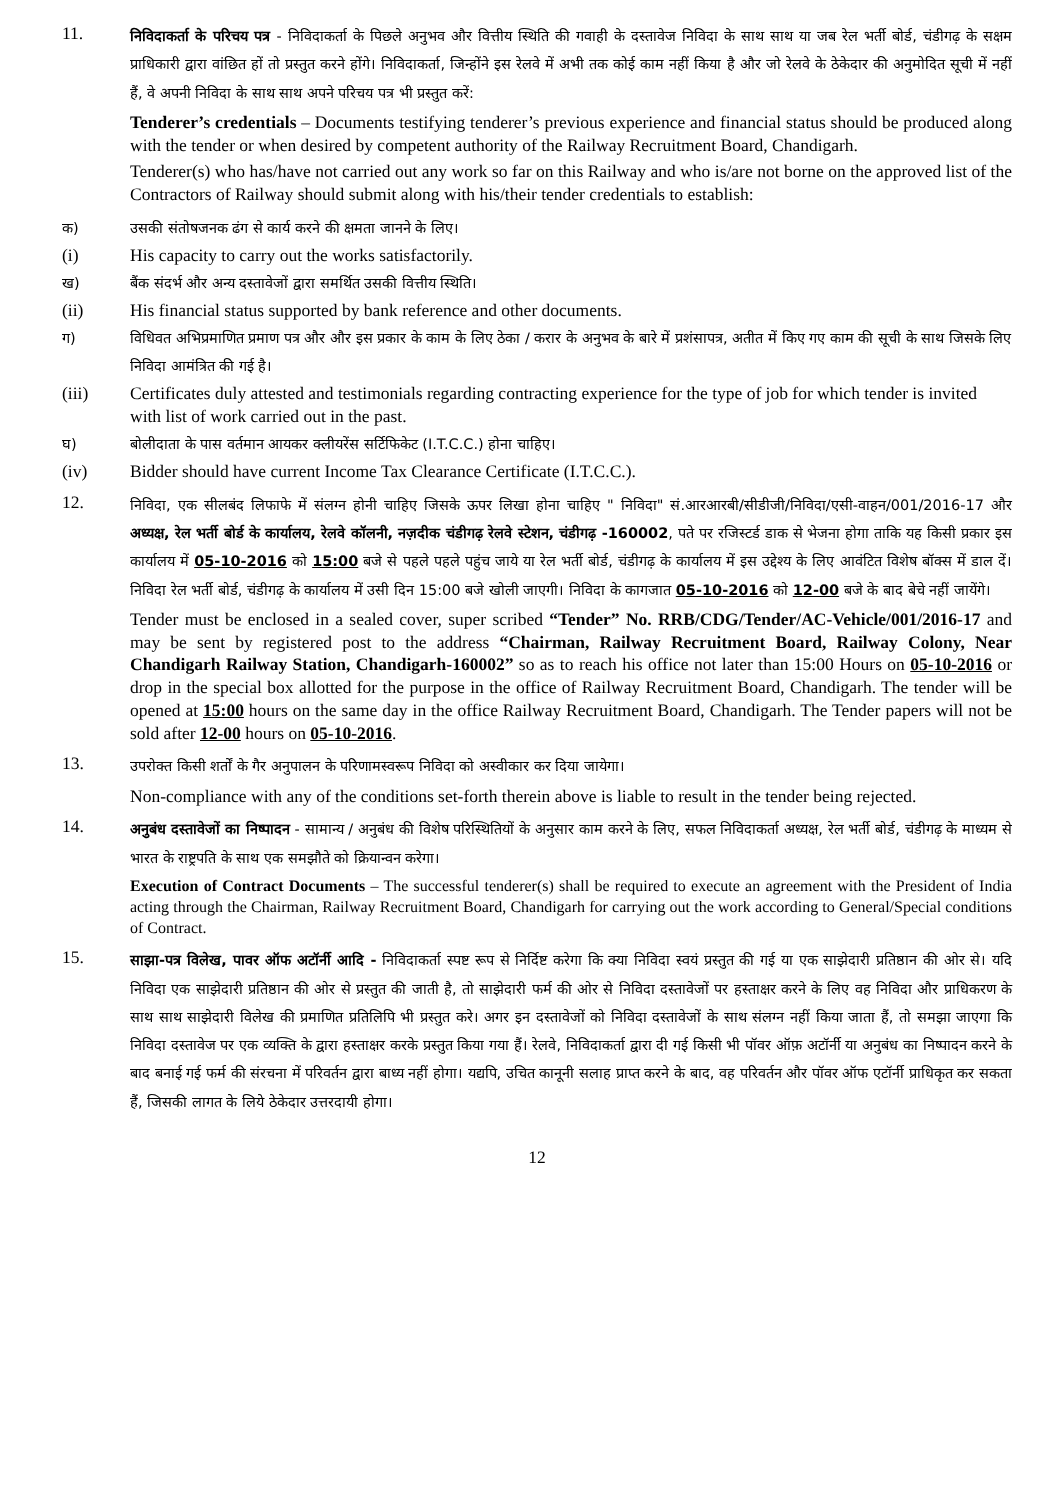11.
निविदाकर्ता के परिचय पत्र - निविदाकर्ता के पिछले अनुभव और वित्तीय स्थिति की गवाही के दस्तावेज निविदा के साथ साथ या जब रेल भर्ती बोर्ड, चंडीगढ़ के सक्षम प्राधिकारी द्वारा वांछित हों तो प्रस्तुत करने होंगे। निविदाकर्ता, जिन्होंने इस रेलवे में अभी तक कोई काम नहीं किया है और जो रेलवे के ठेकेदार की अनुमोदित सूची में नहीं हैं, वे अपनी निविदा के साथ साथ अपने परिचय पत्र भी प्रस्तुत करें:
Tenderer’s credentials – Documents testifying tenderer’s previous experience and financial status should be produced along with the tender or when desired by competent authority of the Railway Recruitment Board, Chandigarh.
Tenderer(s) who has/have not carried out any work so far on this Railway and who is/are not borne on the approved list of the Contractors of Railway should submit along with his/their tender credentials to establish:
क) उसकी संतोषजनक ढंग से कार्य करने की क्षमता जानने के लिए।
(i) His capacity to carry out the works satisfactorily.
ख) बैंक संदर्भ और अन्य दस्तावेजों द्वारा समर्थित उसकी वित्तीय स्थिति।
(ii) His financial status supported by bank reference and other documents.
ग) विधिवत अभिप्रमाणित प्रमाण पत्र और और इस प्रकार के काम के लिए ठेका / करार के अनुभव के बारे में प्रशंसापत्र, अतीत में किए गए काम की सूची के साथ जिसके लिए निविदा आमंत्रित की गई है।
(iii) Certificates duly attested and testimonials regarding contracting experience for the type of job for which tender is invited with list of work carried out in the past.
घ) बोलीदाता के पास वर्तमान आयकर क्लीयरेंस सर्टिफिकेट (I.T.C.C.) होना चाहिए।
(iv) Bidder should have current Income Tax Clearance Certificate (I.T.C.C.).
12.
निविदा, एक सीलबंद लिफाफे में संलग्न होनी चाहिए जिसके ऊपर लिखा होना चाहिए " निविदा" सं.आरआरबी/सीडीजी/निविदा/एसी-वाहन/001/2016-17 और अध्यक्ष, रेल भर्ती बोर्ड के कार्यालय, रेलवे कॉलनी, नज़दीक चंडीगढ़ रेलवे स्टेशन, चंडीगढ़ -160002, पते पर रजिस्टर्ड डाक से भेजना होगा ताकि यह किसी प्रकार इस कार्यालय में 05-10-2016 को 15:00 बजे से पहले पहले पहुंच जाये या रेल भर्ती बोर्ड, चंडीगढ़ के कार्यालय में इस उद्देश्य के लिए आवंटित विशेष बॉक्स में डाल दें। निविदा रेल भर्ती बोर्ड, चंडीगढ़ के कार्यालय में उसी दिन 15:00 बजे खोली जाएगी। निविदा के कागजात 05-10-2016 को 12-00 बजे के बाद बेचे नहीं जायेंगे।
Tender must be enclosed in a sealed cover, super scribed “Tender” No. RRB/CDG/Tender/AC-Vehicle/001/2016-17 and may be sent by registered post to the address “Chairman, Railway Recruitment Board, Railway Colony, Near Chandigarh Railway Station, Chandigarh-160002” so as to reach his office not later than 15:00 Hours on 05-10-2016 or drop in the special box allotted for the purpose in the office of Railway Recruitment Board, Chandigarh. The tender will be opened at 15:00 hours on the same day in the office Railway Recruitment Board, Chandigarh. The Tender papers will not be sold after 12-00 hours on 05-10-2016.
13.
उपरोक्त किसी शर्तों के गैर अनुपालन के परिणामस्वरूप निविदा को अस्वीकार कर दिया जायेगा।
Non-compliance with any of the conditions set-forth therein above is liable to result in the tender being rejected.
14.
अनुबंध दस्तावेजों का निष्पादन - सामान्य / अनुबंध की विशेष परिस्थितियों के अनुसार काम करने के लिए, सफल निविदाकर्ता अध्यक्ष, रेल भर्ती बोर्ड, चंडीगढ़ के माध्यम से भारत के राष्ट्रपति के साथ एक समझौते को क्रियान्वन करेगा।
Execution of Contract Documents – The successful tenderer(s) shall be required to execute an agreement with the President of India acting through the Chairman, Railway Recruitment Board, Chandigarh for carrying out the work according to General/Special conditions of Contract.
15.
साझा-पत्र विलेख, पावर ऑफ अटॉर्नी आदि - निविदाकर्ता स्पष्ट रूप से निर्दिष्ट करेगा कि क्या निविदा स्वयं प्रस्तुत की गई या एक साझेदारी प्रतिष्ठान की ओर से। यदि निविदा एक साझेदारी प्रतिष्ठान की ओर से प्रस्तुत की जाती है, तो साझेदारी फर्म की ओर से निविदा दस्तावेजों पर हस्ताक्षर करने के लिए वह निविदा और प्राधिकरण के साथ साथ साझेदारी विलेख की प्रमाणित प्रतिलिपि भी प्रस्तुत करे। अगर इन दस्तावेजों को निविदा दस्तावेजों के साथ संलग्न नहीं किया जाता हैं, तो समझा जाएगा कि निविदा दस्तावेज पर एक व्यक्ति के द्वारा हस्ताक्षर करके प्रस्तुत किया गया हैं। रेलवे, निविदाकर्ता द्वारा दी गई किसी भी पॉवर ऑफ़ अटॉर्नी या अनुबंध का निष्पादन करने के बाद बनाई गई फर्म की संरचना में परिवर्तन द्वारा बाध्य नहीं होगा। यद्यपि, उचित कानूनी सलाह प्राप्त करने के बाद, वह परिवर्तन और पॉवर ऑफ एटॉर्नी प्राधिकृत कर सकता हैं, जिसकी लागत के लिये ठेकेदार उत्तरदायी होगा।
12